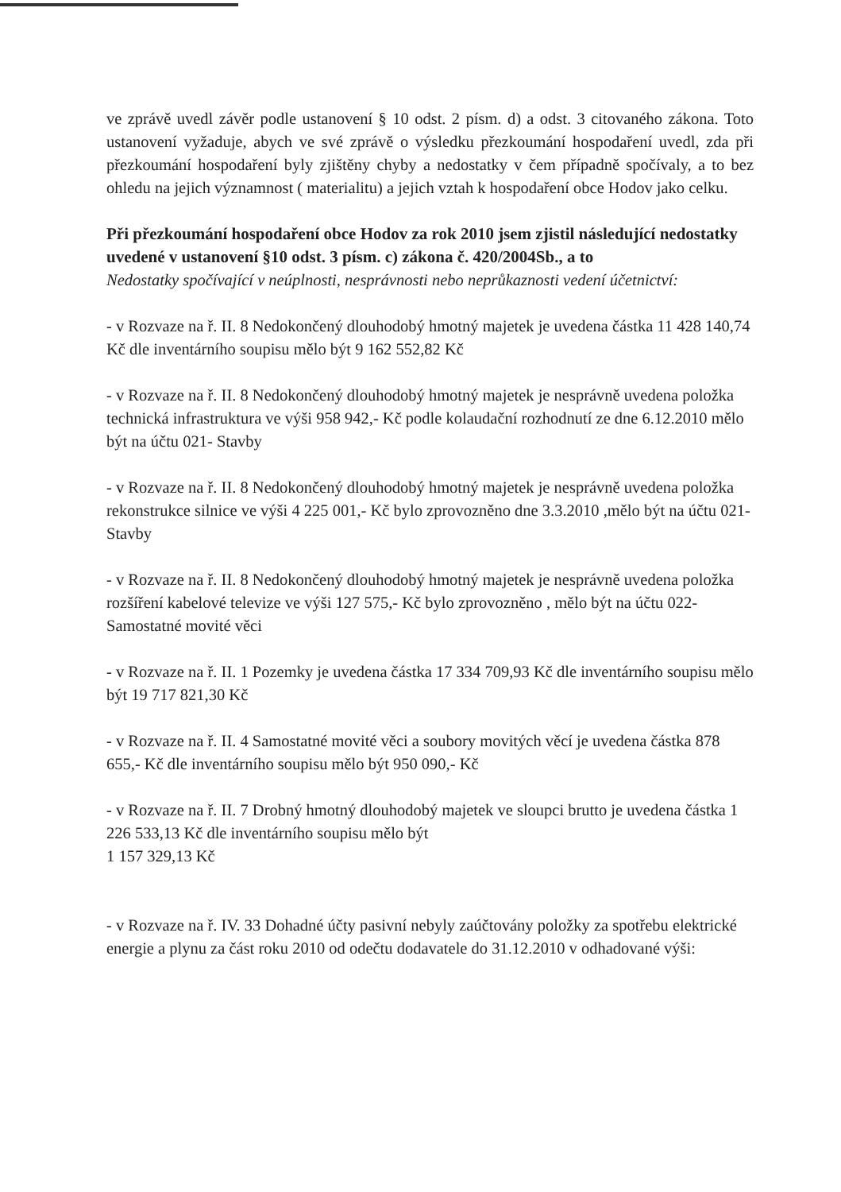ve zprávě uvedl závěr podle ustanovení § 10 odst. 2 písm. d) a odst. 3 citovaného zákona. Toto ustanovení vyžaduje, abych ve své zprávě o výsledku přezkoumání hospodaření uvedl, zda při přezkoumání hospodaření byly zjištěny chyby a nedostatky v čem případně spočívaly, a to bez ohledu na jejich významnost ( materialitu) a jejich vztah k hospodaření obce Hodov jako celku.
Při přezkoumání hospodaření obce Hodov za rok 2010 jsem zjistil následující nedostatky uvedené v ustanovení §10 odst. 3 písm. c) zákona č. 420/2004Sb., a to
Nedostatky spočívající v neúplnosti, nesprávnosti nebo neprůkaznosti vedení účetnictví:
- v Rozvaze na ř. II. 8 Nedokončený dlouhodobý hmotný majetek je uvedena částka 11 428 140,74 Kč dle inventárního soupisu mělo být 9 162 552,82 Kč
- v Rozvaze na ř. II. 8 Nedokončený dlouhodobý hmotný majetek je nesprávně uvedena položka technická infrastruktura ve výši 958 942,- Kč podle kolaudační rozhodnutí ze dne 6.12.2010 mělo být na účtu 021- Stavby
- v Rozvaze na ř. II. 8 Nedokončený dlouhodobý hmotný majetek je nesprávně uvedena položka rekonstrukce silnice ve výši 4 225 001,- Kč bylo zprovozněno dne 3.3.2010 ,mělo být na účtu 021- Stavby
- v Rozvaze na ř. II. 8 Nedokončený dlouhodobý hmotný majetek je nesprávně uvedena položka rozšíření kabelové televize ve výši 127 575,- Kč bylo zprovozněno , mělo být na účtu 022- Samostatné movité věci
- v Rozvaze na ř. II. 1 Pozemky je uvedena částka 17 334 709,93 Kč dle inventárního soupisu mělo být 19 717 821,30 Kč
- v Rozvaze na ř. II. 4 Samostatné movité věci a soubory movitých věcí je uvedena částka 878 655,- Kč dle inventárního soupisu mělo být 950 090,- Kč
- v Rozvaze na ř. II. 7 Drobný hmotný dlouhodobý majetek ve sloupci brutto je uvedena částka 1 226 533,13 Kč dle inventárního soupisu mělo být
1 157 329,13 Kč
- v Rozvaze na ř. IV. 33 Dohadné účty pasivní nebyly zaúčtovány položky za spotřebu elektrické energie a plynu za část roku 2010 od odečtu dodavatele do 31.12.2010 v odhadované výši: